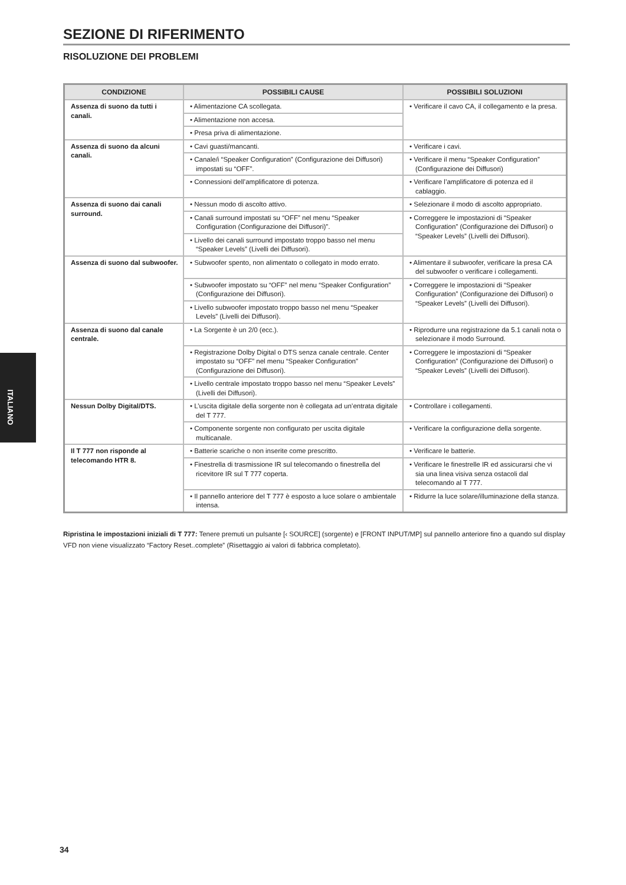SEZIONE DI RIFERIMENTO
RISOLUZIONE DEI PROBLEMI
| CONDIZIONE | POSSIBILI CAUSE | POSSIBILI SOLUZIONI |
| --- | --- | --- |
| Assenza di suono da tutti i canali. | • Alimentazione CA scollegata. | • Verificare il cavo CA, il collegamento e la presa. |
| | • Alimentazione non accesa. | |
| | • Presa priva di alimentazione. | |
| Assenza di suono da alcuni canali. | • Cavi guasti/mancanti. | • Verificare i cavi. |
| | • Canale/i “Speaker Configuration” (Configurazione dei Diffusori) impostati su “OFF”. | • Verificare il menu “Speaker Configuration” (Configurazione dei Diffusori) |
| | • Connessioni dell’amplificatore di potenza. | • Verificare l’amplificatore di potenza ed il cablaggio. |
| Assenza di suono dai canali surround. | • Nessun modo di ascolto attivo. | • Selezionare il modo di ascolto appropriato. |
| | • Canali surround impostati su “OFF” nel menu “Speaker Configuration (Configurazione dei Diffusori)”. | • Correggere le impostazioni di “Speaker Configuration” (Configurazione dei Diffusori) o “Speaker Levels” (Livelli dei Diffusori). |
| | • Livello dei canali surround impostato troppo basso nel menu “Speaker Levels” (Livelli dei Diffusori). | |
| Assenza di suono dal subwoofer. | • Subwoofer spento, non alimentato o collegato in modo errato. | • Alimentare il subwoofer, verificare la presa CA del subwoofer o verificare i collegamenti. |
| | • Subwoofer impostato su “OFF” nel menu “Speaker Configuration” (Configurazione dei Diffusori). | • Correggere le impostazioni di “Speaker Configuration” (Configurazione dei Diffusori) o “Speaker Levels” (Livelli dei Diffusori). |
| | • Livello subwoofer impostato troppo basso nel menu “Speaker Levels” (Livelli dei Diffusori). | |
| Assenza di suono dal canale centrale. | • La Sorgente è un 2/0 (ecc.). | • Riprodurre una registrazione da 5.1 canali nota o selezionare il modo Surround. |
| | • Registrazione Dolby Digital o DTS senza canale centrale. Center impostato su “OFF” nel menu “Speaker Configuration” (Configurazione dei Diffusori). | • Correggere le impostazioni di “Speaker Configuration” (Configurazione dei Diffusori) o “Speaker Levels” (Livelli dei Diffusori). |
| | • Livello centrale impostato troppo basso nel menu “Speaker Levels” (Livelli dei Diffusori). | |
| Nessun Dolby Digital/DTS. | • L’uscita digitale della sorgente non è collegata ad un’entrata digitale del T 777. | • Controllare i collegamenti. |
| | • Componente sorgente non configurato per uscita digitale multicanale. | • Verificare la configurazione della sorgente. |
| Il T 777 non risponde al telecomando HTR 8. | • Batterie scariche o non inserite come prescritto. | • Verificare le batterie. |
| | • Finestrella di trasmissione IR sul telecomando o finestrella del ricevitore IR sul T 777 coperta. | • Verificare le finestrelle IR ed assicurarsi che vi sia una linea visiva senza ostacoli dal telecomando al T 777. |
| | • Il pannello anteriore del T 777 è esposto a luce solare o ambientale intensa. | • Ridurre la luce solare/illuminazione della stanza. |
Ripristina le impostazioni iniziali di T 777: Tenere premuti un pulsante [‹ SOURCE] (sorgente) e [FRONT INPUT/MP] sul pannello anteriore fino a quando sul display VFD non viene visualizzato “Factory Reset..complete” (Risettaggio ai valori di fabbrica completato).
ITALIANO
34